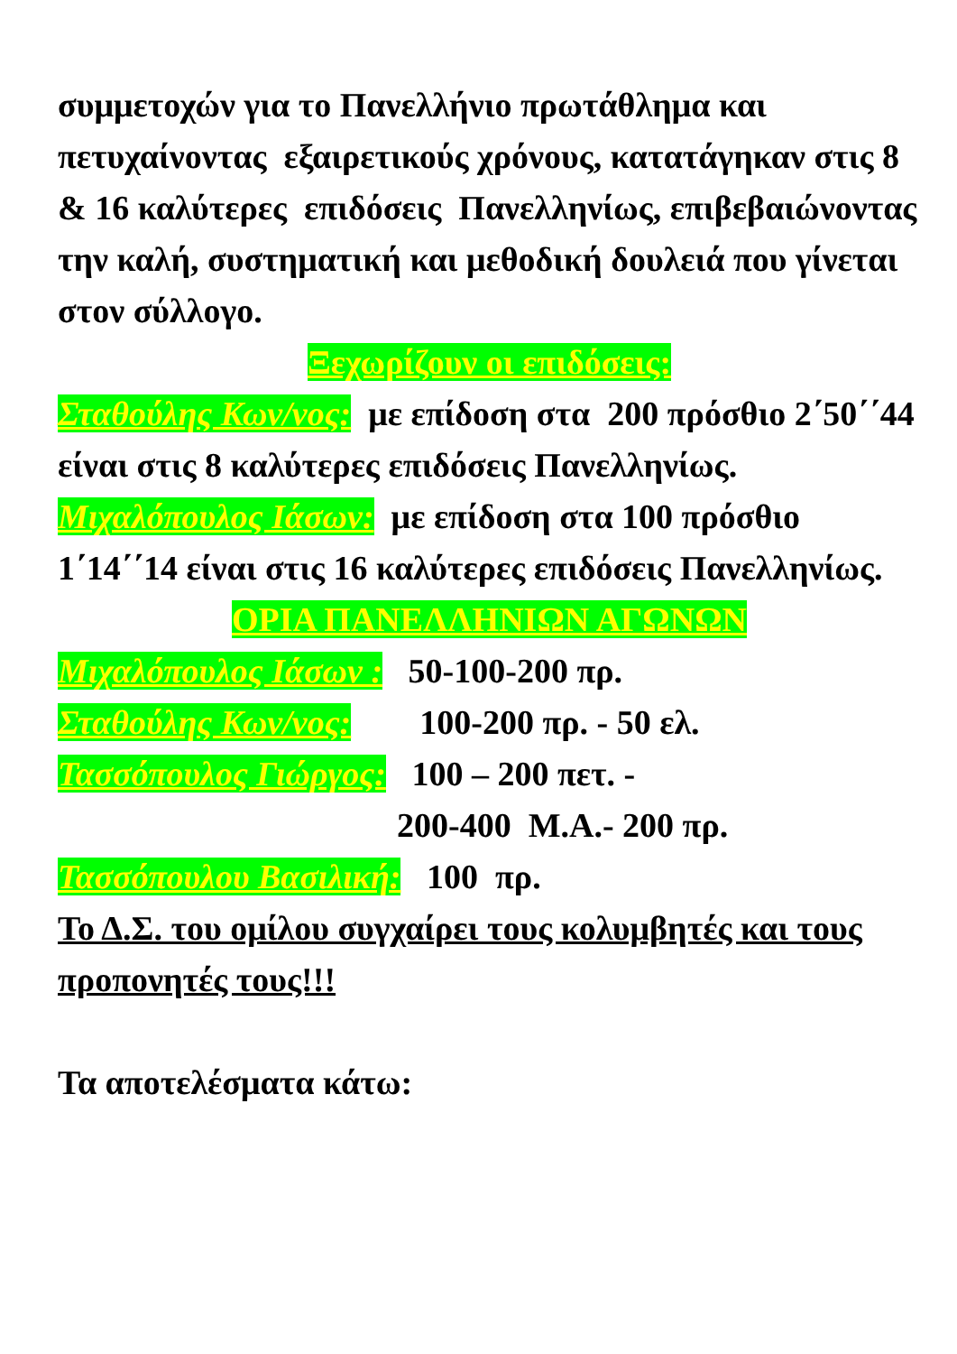συμμετοχών για το Πανελλήνιο πρωτάθλημα και πετυχαίνοντας εξαιρετικούς χρόνους, κατατάγηκαν στις 8 & 16 καλύτερες επιδόσεις Πανελληνίως, επιβεβαιώνοντας την καλή, συστηματική και μεθοδική δουλειά που γίνεται στον σύλλογο.
Ξεχωρίζουν οι επιδόσεις:
Σταθούλης Κων/νος: με επίδοση στα 200 πρόσθιο 2΄50΄΄44 είναι στις 8 καλύτερες επιδόσεις Πανελληνίως.
Μιχαλόπουλος Ιάσων: με επίδοση στα 100 πρόσθιο 1΄14΄΄14 είναι στις 16 καλύτερες επιδόσεις Πανελληνίως.
ΟΡΙΑ ΠΑΝΕΛΛΗΝΙΩΝ ΑΓΩΝΩΝ
Μιχαλόπουλος Ιάσων : 50-100-200 πρ.
Σταθούλης Κων/νος: 100-200 πρ. - 50 ελ.
Τασσόπουλος Γιώργος: 100 – 200 πετ. -
200-400 Μ.Α.- 200 πρ.
Τασσόπουλου Βασιλική: 100 πρ.
Το Δ.Σ. του ομίλου συγχαίρει τους κολυμβητές και τους προπονητές τους!!!
Τα αποτελέσματα κάτω: